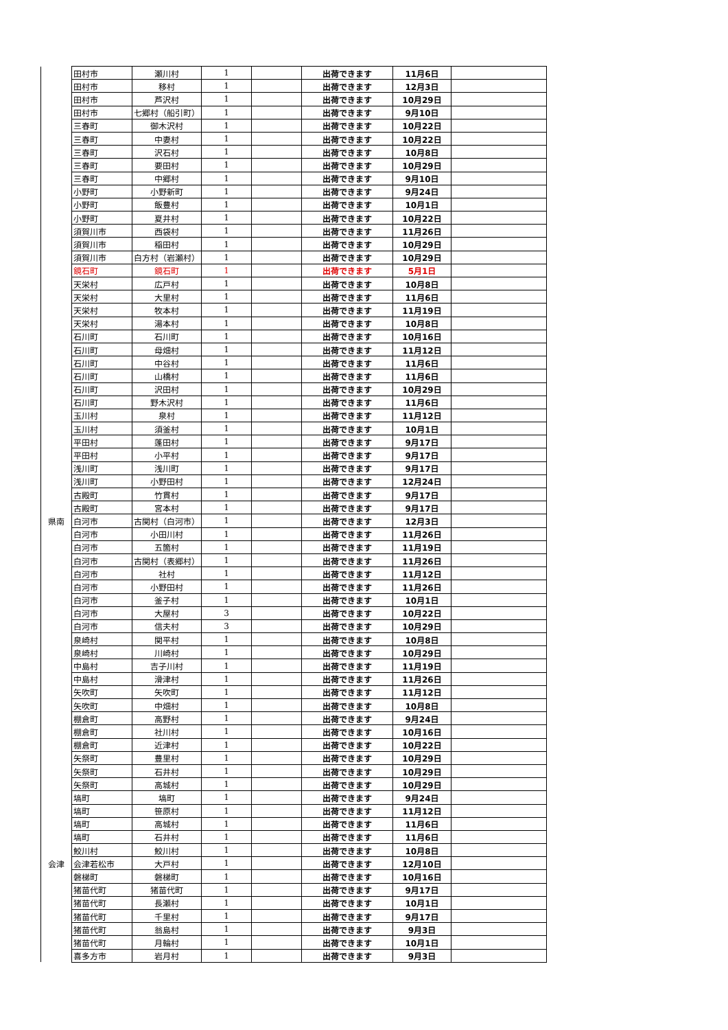| | 田村市 | 瀬川村 | 1 | | 出荷できます | 11月6日 | |
| | 田村市 | 移村 | 1 | | 出荷できます | 12月3日 | |
| | 田村市 | 芦沢村 | 1 | | 出荷できます | 10月29日 | |
| | 田村市 | 七郷村（船引町） | 1 | | 出荷できます | 9月10日 | |
| | 三春町 | 御木沢村 | 1 | | 出荷できます | 10月22日 | |
| | 三春町 | 中妻村 | 1 | | 出荷できます | 10月22日 | |
| | 三春町 | 沢石村 | 1 | | 出荷できます | 10月8日 | |
| | 三春町 | 要田村 | 1 | | 出荷できます | 10月29日 | |
| | 三春町 | 中郷村 | 1 | | 出荷できます | 9月10日 | |
| | 小野町 | 小野新町 | 1 | | 出荷できます | 9月24日 | |
| | 小野町 | 飯豊村 | 1 | | 出荷できます | 10月1日 | |
| | 小野町 | 夏井村 | 1 | | 出荷できます | 10月22日 | |
| | 須賀川市 | 西袋村 | 1 | | 出荷できます | 11月26日 | |
| | 須賀川市 | 稲田村 | 1 | | 出荷できます | 10月29日 | |
| | 須賀川市 | 白方村（岩瀬村） | 1 | | 出荷できます | 10月29日 | |
| | 鏡石町 | 鏡石町 | 1 | | 出荷できます | 5月1日 | |
| | 天栄村 | 広戸村 | 1 | | 出荷できます | 10月8日 | |
| | 天栄村 | 大里村 | 1 | | 出荷できます | 11月6日 | |
| | 天栄村 | 牧本村 | 1 | | 出荷できます | 11月19日 | |
| | 天栄村 | 湯本村 | 1 | | 出荷できます | 10月8日 | |
| | 石川町 | 石川町 | 1 | | 出荷できます | 10月16日 | |
| | 石川町 | 母畑村 | 1 | | 出荷できます | 11月12日 | |
| | 石川町 | 中谷村 | 1 | | 出荷できます | 11月6日 | |
| | 石川町 | 山橋村 | 1 | | 出荷できます | 11月6日 | |
| | 石川町 | 沢田村 | 1 | | 出荷できます | 10月29日 | |
| | 石川町 | 野木沢村 | 1 | | 出荷できます | 11月6日 | |
| | 玉川村 | 泉村 | 1 | | 出荷できます | 11月12日 | |
| | 玉川村 | 須釜村 | 1 | | 出荷できます | 10月1日 | |
| | 平田村 | 蓬田村 | 1 | | 出荷できます | 9月17日 | |
| | 平田村 | 小平村 | 1 | | 出荷できます | 9月17日 | |
| | 浅川町 | 浅川町 | 1 | | 出荷できます | 9月17日 | |
| | 浅川町 | 小野田村 | 1 | | 出荷できます | 12月24日 | |
| | 古殿町 | 竹貫村 | 1 | | 出荷できます | 9月17日 | |
| | 古殿町 | 宮本村 | 1 | | 出荷できます | 9月17日 | |
| 県南 | 白河市 | 古関村（白河市） | 1 | | 出荷できます | 12月3日 | |
| | 白河市 | 小田川村 | 1 | | 出荷できます | 11月26日 | |
| | 白河市 | 五箇村 | 1 | | 出荷できます | 11月19日 | |
| | 白河市 | 古関村（表郷村） | 1 | | 出荷できます | 11月26日 | |
| | 白河市 | 社村 | 1 | | 出荷できます | 11月12日 | |
| | 白河市 | 小野田村 | 1 | | 出荷できます | 11月26日 | |
| | 白河市 | 釜子村 | 1 | | 出荷できます | 10月1日 | |
| | 白河市 | 大屋村 | 3 | | 出荷できます | 10月22日 | |
| | 白河市 | 信夫村 | 3 | | 出荷できます | 10月29日 | |
| | 泉崎村 | 関平村 | 1 | | 出荷できます | 10月8日 | |
| | 泉崎村 | 川崎村 | 1 | | 出荷できます | 10月29日 | |
| | 中島村 | 吉子川村 | 1 | | 出荷できます | 11月19日 | |
| | 中島村 | 滑津村 | 1 | | 出荷できます | 11月26日 | |
| | 矢吹町 | 矢吹町 | 1 | | 出荷できます | 11月12日 | |
| | 矢吹町 | 中畑村 | 1 | | 出荷できます | 10月8日 | |
| | 棚倉町 | 高野村 | 1 | | 出荷できます | 9月24日 | |
| | 棚倉町 | 社川村 | 1 | | 出荷できます | 10月16日 | |
| | 棚倉町 | 近津村 | 1 | | 出荷できます | 10月22日 | |
| | 矢祭町 | 豊里村 | 1 | | 出荷できます | 10月29日 | |
| | 矢祭町 | 石井村 | 1 | | 出荷できます | 10月29日 | |
| | 矢祭町 | 高城村 | 1 | | 出荷できます | 10月29日 | |
| | 塙町 | 塙町 | 1 | | 出荷できます | 9月24日 | |
| | 塙町 | 笹原村 | 1 | | 出荷できます | 11月12日 | |
| | 塙町 | 高城村 | 1 | | 出荷できます | 11月6日 | |
| | 塙町 | 石井村 | 1 | | 出荷できます | 11月6日 | |
| | 鮫川村 | 鮫川村 | 1 | | 出荷できます | 10月8日 | |
| 会津 | 会津若松市 | 大戸村 | 1 | | 出荷できます | 12月10日 | |
| | 磐梯町 | 磐梯町 | 1 | | 出荷できます | 10月16日 | |
| | 猪苗代町 | 猪苗代町 | 1 | | 出荷できます | 9月17日 | |
| | 猪苗代町 | 長瀬村 | 1 | | 出荷できます | 10月1日 | |
| | 猪苗代町 | 千里村 | 1 | | 出荷できます | 9月17日 | |
| | 猪苗代町 | 翁島村 | 1 | | 出荷できます | 9月3日 | |
| | 猪苗代町 | 月輪村 | 1 | | 出荷できます | 10月1日 | |
| | 喜多方市 | 岩月村 | 1 | | 出荷できます | 9月3日 | |